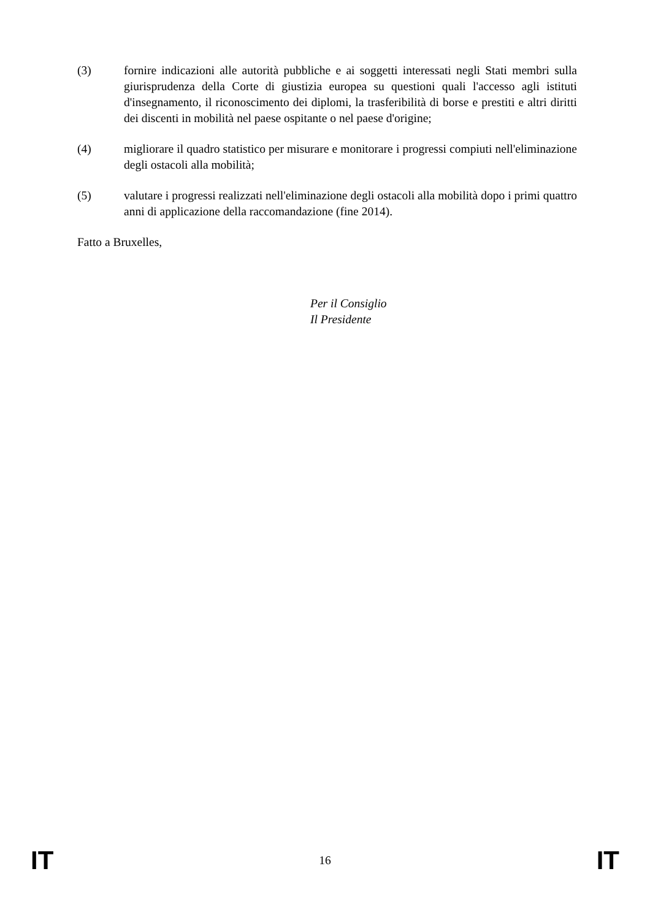(3) fornire indicazioni alle autorità pubbliche e ai soggetti interessati negli Stati membri sulla giurisprudenza della Corte di giustizia europea su questioni quali l'accesso agli istituti d'insegnamento, il riconoscimento dei diplomi, la trasferibilità di borse e prestiti e altri diritti dei discenti in mobilità nel paese ospitante o nel paese d'origine;
(4) migliorare il quadro statistico per misurare e monitorare i progressi compiuti nell'eliminazione degli ostacoli alla mobilità;
(5) valutare i progressi realizzati nell'eliminazione degli ostacoli alla mobilità dopo i primi quattro anni di applicazione della raccomandazione (fine 2014).
Fatto a Bruxelles,
Per il Consiglio
Il Presidente
IT 16 IT